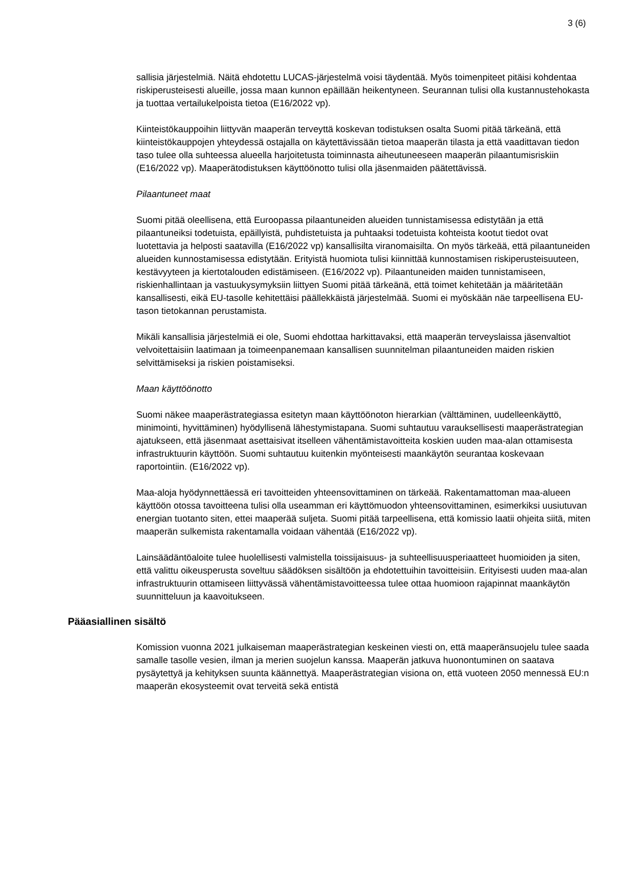3 (6)
sallisia järjestelmiä. Näitä ehdotettu LUCAS-järjestelmä voisi täydentää. Myös toimenpiteet pitäisi kohdentaa riskiperusteisesti alueille, jossa maan kunnon epäillään heikentyneen. Seurannan tulisi olla kustannustehokasta ja tuottaa vertailukelpoista tietoa (E16/2022 vp).
Kiinteistökauppoihin liittyvän maaperän terveyttä koskevan todistuksen osalta Suomi pitää tärkeänä, että kiinteistökauppojen yhteydessä ostajalla on käytettävissään tietoa maaperän tilasta ja että vaadittavan tiedon taso tulee olla suhteessa alueella harjoitetusta toiminnasta aiheutuneeseen maaperän pilaantumisriskiin (E16/2022 vp). Maaperätodistuksen käyttöönotto tulisi olla jäsenmaiden päätettävissä.
Pilaantuneet maat
Suomi pitää oleellisena, että Euroopassa pilaantuneiden alueiden tunnistamisessa edistytään ja että pilaantuneiksi todetuista, epäillyistä, puhdistetuista ja puhtaaksi todetuista kohteista kootut tiedot ovat luotettavia ja helposti saatavilla (E16/2022 vp) kansallisilta viranomaisilta. On myös tärkeää, että pilaantuneiden alueiden kunnostamisessa edistytään. Erityistä huomiota tulisi kiinnittää kunnostamisen riskiperusteisuuteen, kestävyyteen ja kiertotalouden edistämiseen. (E16/2022 vp). Pilaantuneiden maiden tunnistamiseen, riskienhallintaan ja vastuukysymyksiin liittyen Suomi pitää tärkeänä, että toimet kehitetään ja määritetään kansallisesti, eikä EU-tasolle kehitettäisi päällekkäistä järjestelmää. Suomi ei myöskään näe tarpeellisena EU-tason tietokannan perustamista.
Mikäli kansallisia järjestelmiä ei ole, Suomi ehdottaa harkittavaksi, että maaperän terveyslaissa jäsenvaltiot velvoitettaisiin laatimaan ja toimeenpanemaan kansallisen suunnitelman pilaantuneiden maiden riskien selvittämiseksi ja riskien poistamiseksi.
Maan käyttöönotto
Suomi näkee maaperästrategiassa esitetyn maan käyttöönoton hierarkian (välttäminen, uudelleenkäyttö, minimointi, hyvittäminen) hyödyllisenä lähestymistapana. Suomi suhtautuu varauksellisesti maaperästrategian ajatukseen, että jäsenmaat asettaisivat itselleen vähentämistavoitteita koskien uuden maa-alan ottamisesta infrastruktuurin käyttöön. Suomi suhtautuu kuitenkin myönteisesti maankäytön seurantaa koskevaan raportointiin. (E16/2022 vp).
Maa-aloja hyödynnettäessä eri tavoitteiden yhteensovittaminen on tärkeää. Rakentamattoman maa-alueen käyttöön otossa tavoitteena tulisi olla useamman eri käyttömuodon yhteensovittaminen, esimerkiksi uusiutuvan energian tuotanto siten, ettei maaperää suljeta. Suomi pitää tarpeellisena, että komissio laatii ohjeita siitä, miten maaperän sulkemista rakentamalla voidaan vähentää (E16/2022 vp).
Lainsäädäntöaloite tulee huolellisesti valmistella toissijaisuus- ja suhteellisuusperiaatteet huomioiden ja siten, että valittu oikeusperusta soveltuu säädöksen sisältöön ja ehdotettuihin tavoitteisiin. Erityisesti uuden maa-alan infrastruktuurin ottamiseen liittyvässä vähentämistavoitteessa tulee ottaa huomioon rajapinnat maankäytön suunnitteluun ja kaavoitukseen.
Pääasiallinen sisältö
Komission vuonna 2021 julkaiseman maaperästrategian keskeinen viesti on, että maaperänsuojelu tulee saada samalle tasolle vesien, ilman ja merien suojelun kanssa. Maaperän jatkuva huonontuminen on saatava pysäytettyä ja kehityksen suunta käännettyä. Maaperästrategian visiona on, että vuoteen 2050 mennessä EU:n maaperän ekosysteemit ovat terveitä sekä entistä